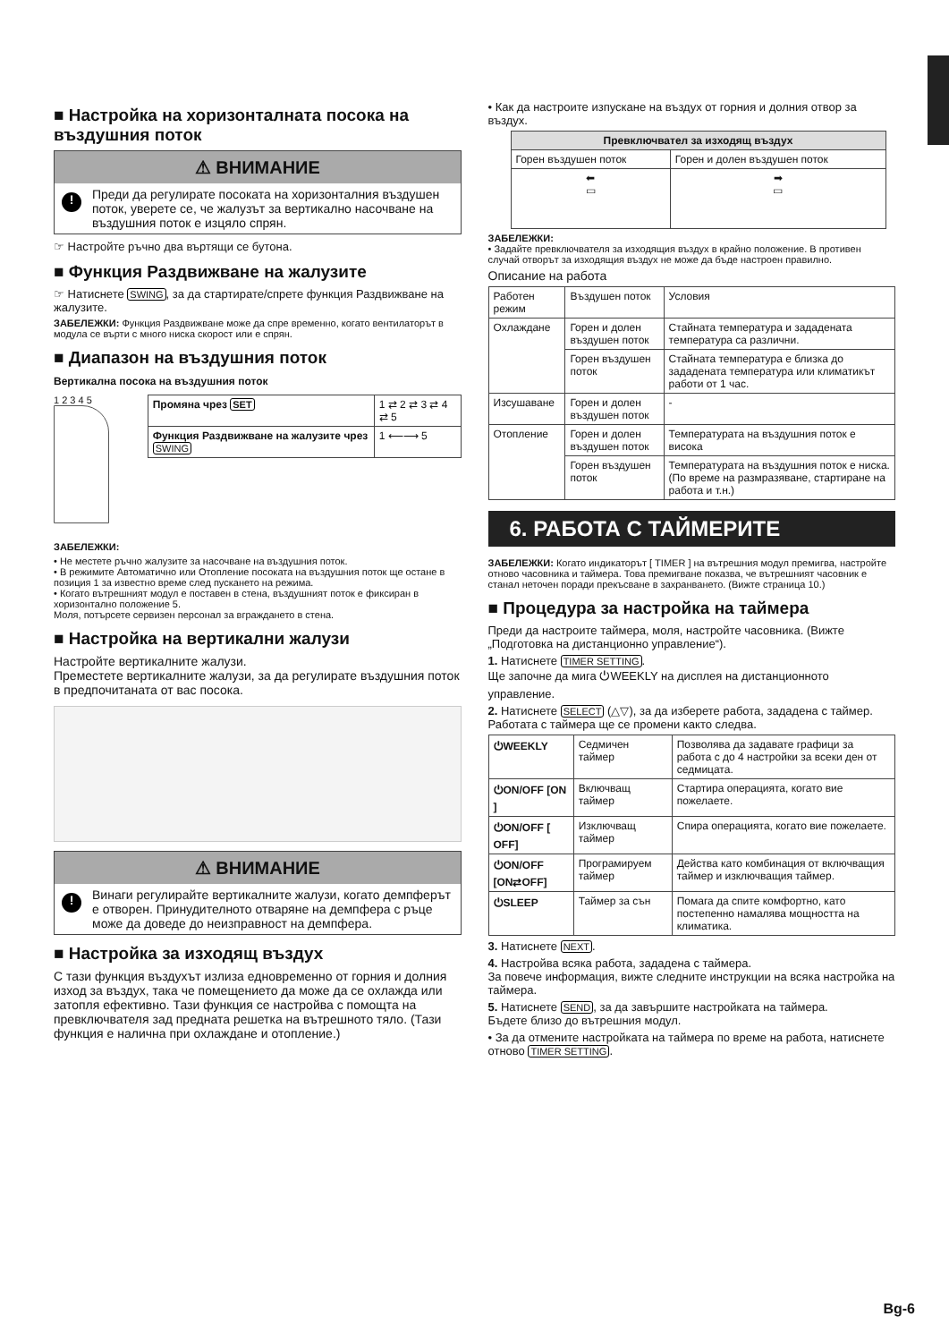■ Настройка на хоризонталната посока на въздушния поток
⚠ ВНИМАНИЕ
! Преди да регулирате посоката на хоризонталния въздушен поток, уверете се, че жалузът за вертикално насочване на въздушния поток е изцяло спрян.
☞ Настройте ръчно два въртящи се бутона.
■ Функция Раздвижване на жалузите
☞ Натиснете SWING, за да стартирате/спрете функция Раздвижване на жалузите.
ЗАБЕЛЕЖКИ: Функция Раздвижване може да спре временно, когато вентилаторът в модула се върти с много ниска скорост или е спрян.
■ Диапазон на въздушния поток
Вертикална посока на въздушния поток
1 2 3 4 5
| Промяна чрез SET | 1 ⇄ 2 ⇄ 3 ⇄ 4 ⇄ 5 |
| Функция Раздвижване на жалузите чрез SWING | 1 ⟵⟶ 5 |
ЗАБЕЛЕЖКИ:
• Не местете ръчно жалузите за насочване на въздушния поток.
• В режимите Автоматично или Отопление посоката на въздушния поток ще остане в позиция 1 за известно време след пускането на режима.
• Когато вътрешният модул е поставен в стена, въздушният поток е фиксиран в хоризонтално положение 5.
Моля, потърсете сервизен персонал за вграждането в стена.
■ Настройка на вертикални жалузи
Настройте вертикалните жалузи.
Преместете вертикалните жалузи, за да регулирате въздушния поток в предпочитаната от вас посока.
⚠ ВНИМАНИЕ
! Винаги регулирайте вертикалните жалузи, когато демпферът е отворен. Принудителното отваряне на демпфера с ръце може да доведе до неизправност на демпфера.
■ Настройка за изходящ въздух
С тази функция въздухът излиза едновременно от горния и долния изход за въздух, така че помещението да може да се охлажда или затопля ефективно. Тази функция се настройва с помощта на превключвателя зад предната решетка на вътрешното тяло. (Тази функция е налична при охлаждане и отопление.)
• Как да настроите изпускане на въздух от горния и долния отвор за въздух.
| Превключвател за изходящ въздух | |
| --- | --- |
| Горен въздушен поток | Горен и долен въздушен поток |
| ⬅ ▭ | ➡ ▭ |
ЗАБЕЛЕЖКИ:
• Задайте превключвателя за изходящия въздух в крайно положение. В противен случай отворът за изходящия въздух не може да бъде настроен правилно.
Описание на работа
| Работен режим | Въздушен поток | Условия |
| Охлаждане | Горен и долен въздушен поток | Стайната температура и зададената температура са различни. |
| | Горен въздушен поток | Стайната температура е близка до зададената температура или климатикът работи от 1 час. |
| Изсушаване | Горен и долен въздушен поток | - |
| Отопление | Горен и долен въздушен поток | Температурата на въздушния поток е висока |
| | Горен въздушен поток | Температурата на въздушния поток е ниска. (По време на размразяване, стартиране на работа и т.н.) |
6. РАБОТА С ТАЙМЕРИТЕ
ЗАБЕЛЕЖКИ: Когато индикаторът [ TIMER ] на вътрешния модул премигва, настройте отново часовника и таймера. Това премигване показва, че вътрешният часовник е станал неточен поради прекъсване в захранването. (Вижте страница 10.)
■ Процедура за настройка на таймера
Преди да настроите таймера, моля, настройте часовника. (Вижте „Подготовка на дистанционно управление“).
1. Натиснете TIMER SETTING.
Ще започне да мига ⏻WEEKLY на дисплея на дистанционното управление.
2. Натиснете SELECT (△▽), за да изберете работа, зададена с таймер.
Работата с таймера ще се промени както следва.
| ⏻WEEKLY | Седмичен таймер | Позволява да задавате графици за работа с до 4 настройки за всеки ден от седмицата. |
| ⏻ON/OFF [ON ] | Включващ таймер | Стартира операцията, когато вие пожелаете. |
| ⏻ON/OFF [ OFF] | Изключващ таймер | Спира операцията, когато вие пожелаете. |
| ⏻ON/OFF [ON⇄OFF] | Програмируем таймер | Действа като комбинация от включващия таймер и изключващия таймер. |
| ⏻SLEEP | Таймер за сън | Помага да спите комфортно, като постепенно намалява мощността на климатика. |
3. Натиснете NEXT.
4. Настройва всяка работа, зададена с таймера.
За повече информация, вижте следните инструкции на всяка настройка на таймера.
5. Натиснете SEND, за да завършите настройката на таймера.
Бъдете близо до вътрешния модул.
• За да отмените настройката на таймера по време на работа, натиснете отново TIMER SETTING.
Bg-6